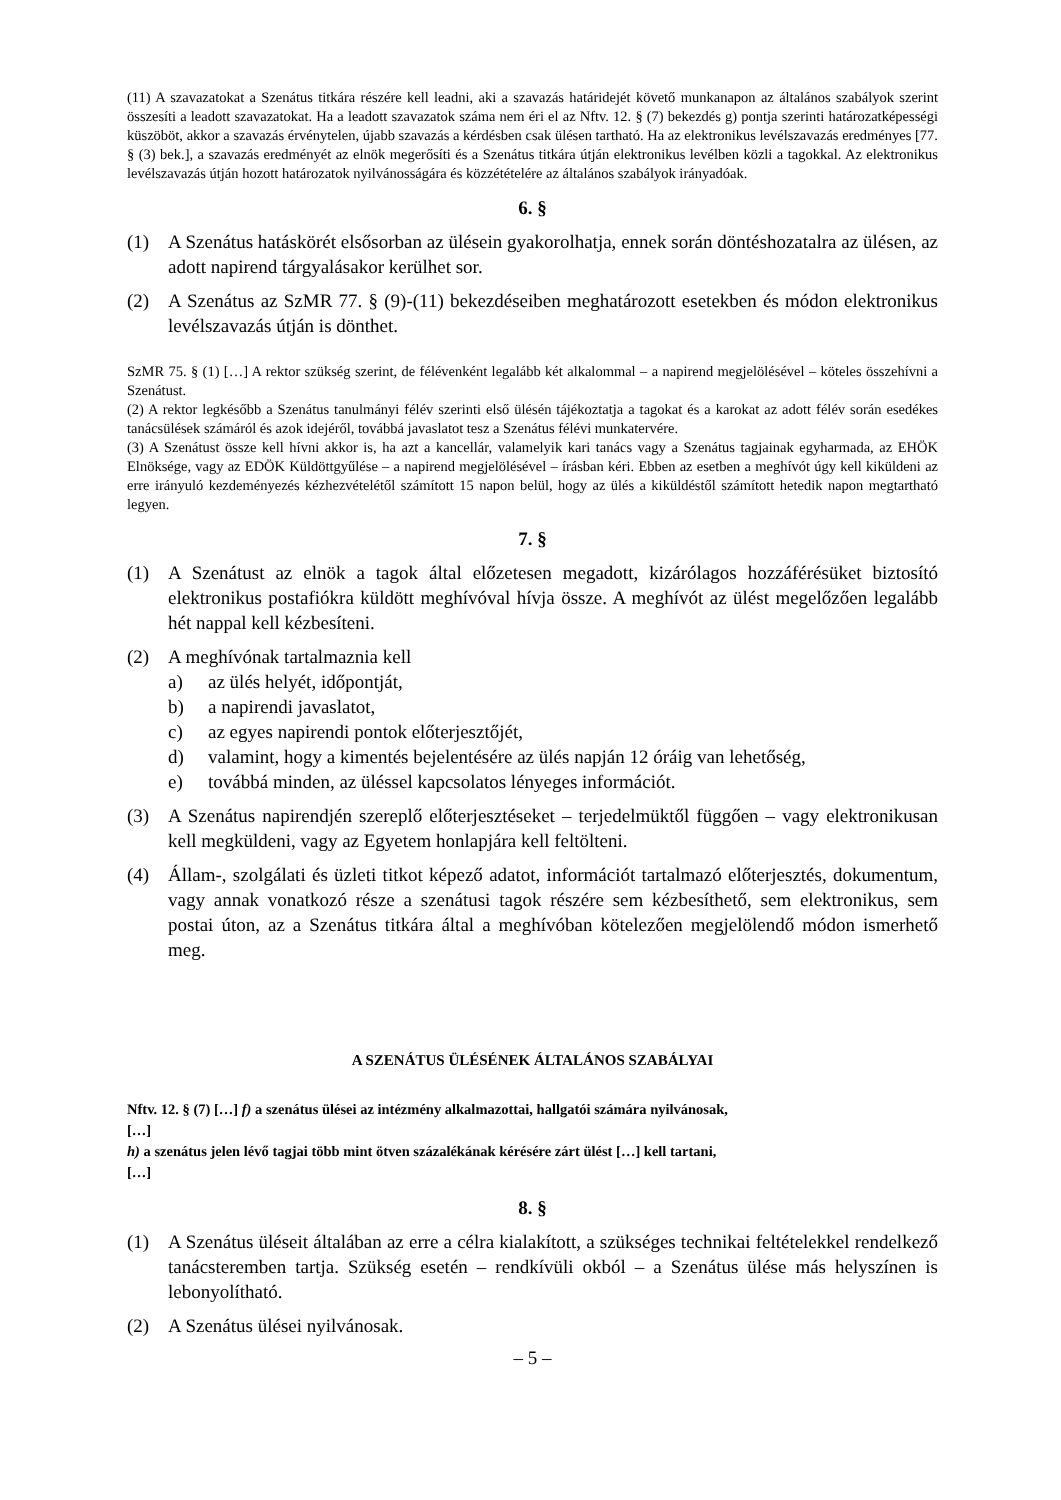(11) A szavazatokat a Szenátus titkára részére kell leadni, aki a szavazás határidejét követő munkanapon az általános szabályok szerint összesíti a leadott szavazatokat. Ha a leadott szavazatok száma nem éri el az Nftv. 12. § (7) bekezdés g) pontja szerinti határozatképességi küszöböt, akkor a szavazás érvénytelen, újabb szavazás a kérdésben csak ülésen tartható. Ha az elektronikus levélszavazás eredményes [77. § (3) bek.], a szavazás eredményét az elnök megerősíti és a Szenátus titkára útján elektronikus levélben közli a tagokkal. Az elektronikus levélszavazás útján hozott határozatok nyilvánosságára és közzétételére az általános szabályok irányadóak.
6. §
(1) A Szenátus hatáskörét elsősorban az ülésein gyakorolhatja, ennek során döntéshozatalra az ülésen, az adott napirend tárgyalásakor kerülhet sor.
(2) A Szenátus az SzMR 77. § (9)-(11) bekezdéseiben meghatározott esetekben és módon elektronikus levélszavazás útján is dönthet.
SzMR 75. § (1) […] A rektor szükség szerint, de félévenként legalább két alkalommal – a napirend megjelölésével – köteles összehívni a Szenátust.
(2) A rektor legkésőbb a Szenátus tanulmányi félév szerinti első ülésén tájékoztatja a tagokat és a karokat az adott félév során esedékes tanácsülések számáról és azok idejéről, továbbá javaslatot tesz a Szenátus félévi munkatervére.
(3) A Szenátust össze kell hívni akkor is, ha azt a kancellár, valamelyik kari tanács vagy a Szenátus tagjainak egyharmada, az EHÖK Elnöksége, vagy az EDÖK Küldöttgyűlése – a napirend megjelölésével – írásban kéri. Ebben az esetben a meghívót úgy kell kiküldeni az erre irányuló kezdeményezés kézhezvételétől számított 15 napon belül, hogy az ülés a kiküldéstől számított hetedik napon megtartható legyen.
7. §
(1) A Szenátust az elnök a tagok által előzetesen megadott, kizárólagos hozzáférésüket biztosító elektronikus postafiókra küldött meghívóval hívja össze. A meghívót az ülést megelőzően legalább hét nappal kell kézbesíteni.
(2) A meghívónak tartalmaznia kell
a) az ülés helyét, időpontját,
b) a napirendi javaslatot,
c) az egyes napirendi pontok előterjesztőjét,
d) valamint, hogy a kimentés bejelentésére az ülés napján 12 óráig van lehetőség,
e) továbbá minden, az üléssel kapcsolatos lényeges információt.
(3) A Szenátus napirendjén szereplő előterjesztéseket – terjedelmüktől függően – vagy elektronikusan kell megküldeni, vagy az Egyetem honlapjára kell feltölteni.
(4) Állam-, szolgálati és üzleti titkot képező adatot, információt tartalmazó előterjesztés, dokumentum, vagy annak vonatkozó része a szenátusi tagok részére sem kézbesíthető, sem elektronikus, sem postai úton, az a Szenátus titkára által a meghívóban kötelezően megjelölendő módon ismerhető meg.
A SZENÁTUS ÜLÉSÉNEK ÁLTALÁNOS SZABÁLYAI
Nftv. 12. § (7) […] f) a szenátus ülései az intézmény alkalmazottai, hallgatói számára nyilvánosak,
[…]
h) a szenátus jelen lévő tagjai több mint ötven százalékának kérésére zárt ülést […] kell tartani,
[…]
8. §
(1) A Szenátus üléseit általában az erre a célra kialakított, a szükséges technikai feltételekkel rendelkező tanácsteremben tartja. Szükség esetén – rendkívüli okból – a Szenátus ülése más helyszínen is lebonyolítható.
(2) A Szenátus ülései nyilvánosak.
– 5 –